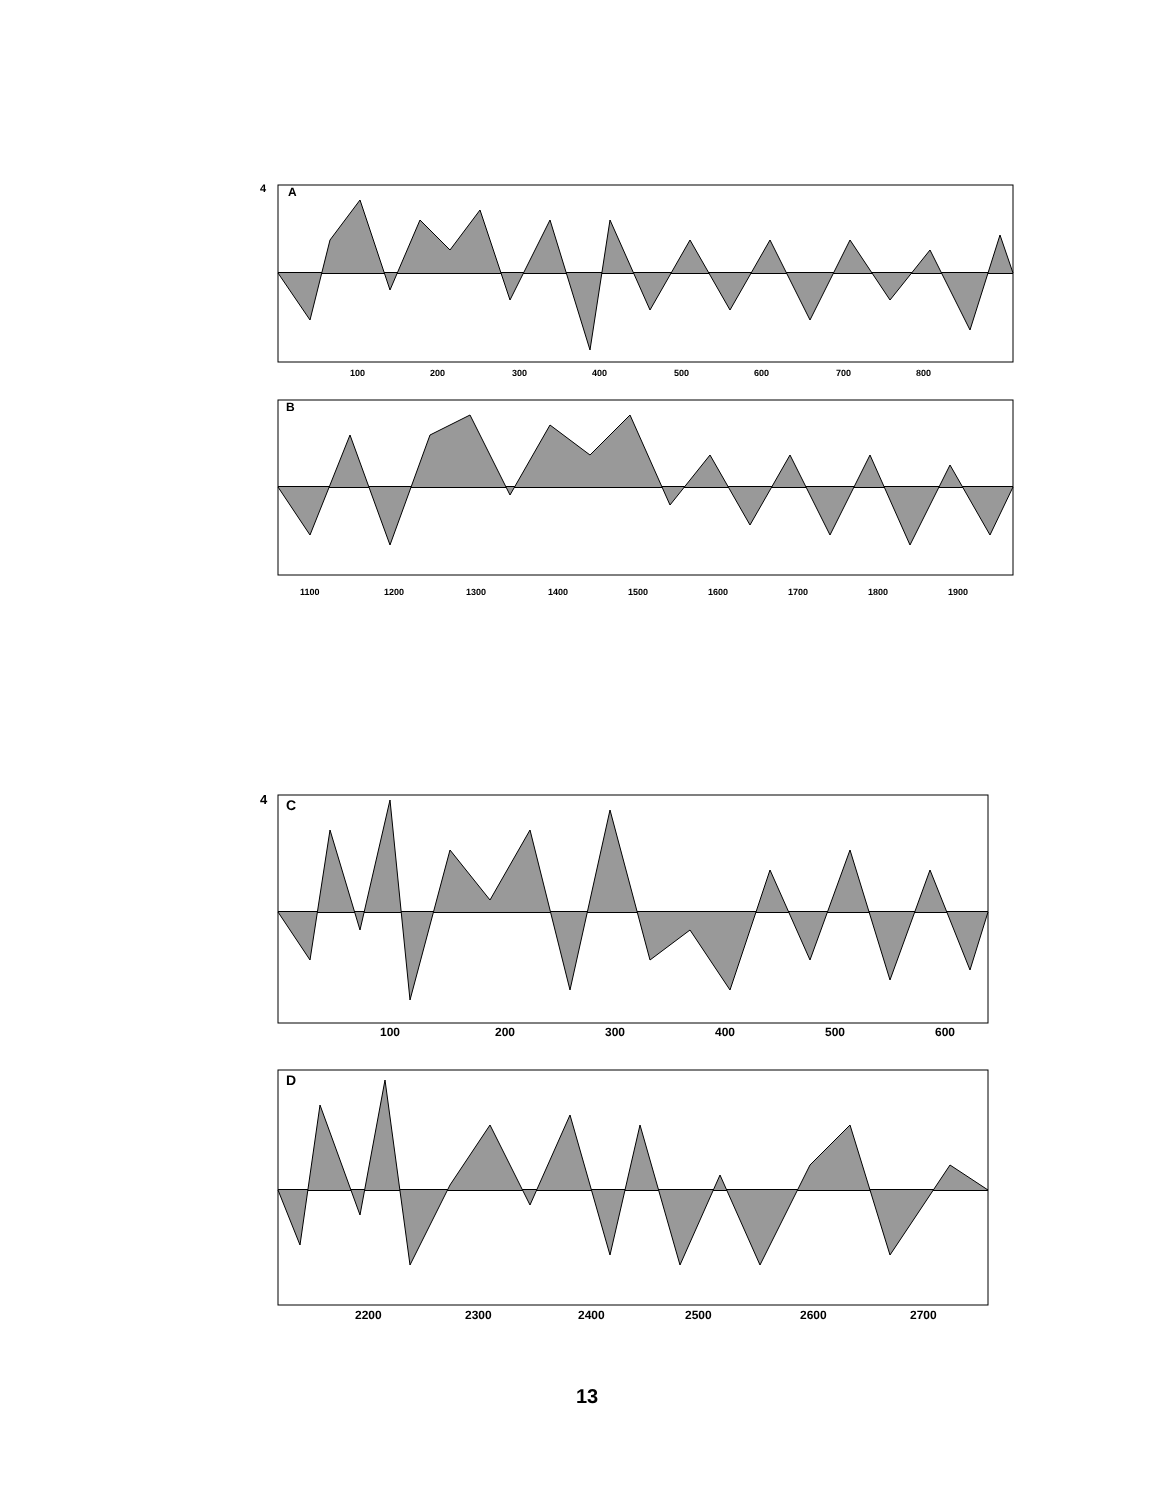4
A
100
200
300
400
500
600
700
800
B
1100
1200
1300
1400
1500
1600
1700
1800
1900
4
C
100
200
300
400
500
600
D
2200
2300
2400
2500
2600
2700
13